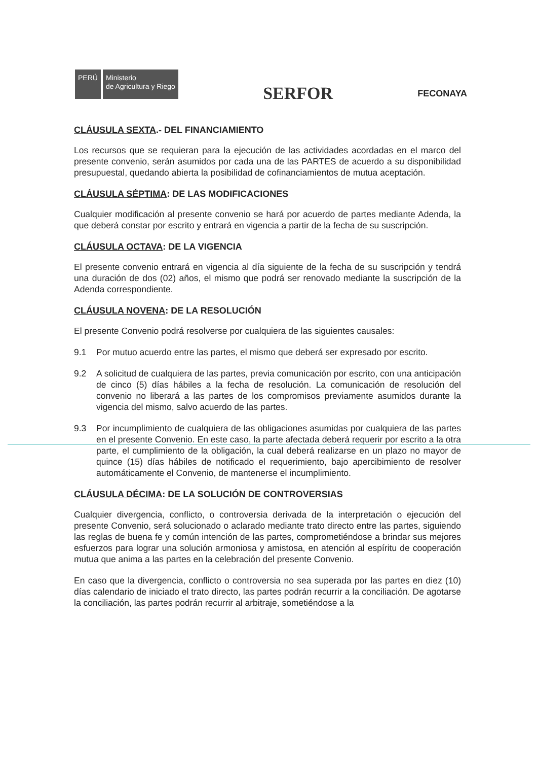PERÚ
Ministerio
de Agricultura y Riego
SERFOR
FECONAYA
CLÁUSULA SEXTA.- DEL FINANCIAMIENTO
Los recursos que se requieran para la ejecución de las actividades acordadas en el marco del presente convenio, serán asumidos por cada una de las PARTES de acuerdo a su disponibilidad presupuestal, quedando abierta la posibilidad de cofinanciamientos de mutua aceptación.
CLÁUSULA SÉPTIMA: DE LAS MODIFICACIONES
Cualquier modificación al presente convenio se hará por acuerdo de partes mediante Adenda, la que deberá constar por escrito y entrará en vigencia a partir de la fecha de su suscripción.
CLÁUSULA OCTAVA: DE LA VIGENCIA
El presente convenio entrará en vigencia al día siguiente de la fecha de su suscripción y tendrá una duración de dos (02) años, el mismo que podrá ser renovado mediante la suscripción de la Adenda correspondiente.
CLÁUSULA NOVENA: DE LA RESOLUCIÓN
El presente Convenio podrá resolverse por cualquiera de las siguientes causales:
9.1 Por mutuo acuerdo entre las partes, el mismo que deberá ser expresado por escrito.
9.2 A solicitud de cualquiera de las partes, previa comunicación por escrito, con una anticipación de cinco (5) días hábiles a la fecha de resolución. La comunicación de resolución del convenio no liberará a las partes de los compromisos previamente asumidos durante la vigencia del mismo, salvo acuerdo de las partes.
9.3 Por incumplimiento de cualquiera de las obligaciones asumidas por cualquiera de las partes en el presente Convenio. En este caso, la parte afectada deberá requerir por escrito a la otra parte, el cumplimiento de la obligación, la cual deberá realizarse en un plazo no mayor de quince (15) días hábiles de notificado el requerimiento, bajo apercibimiento de resolver automáticamente el Convenio, de mantenerse el incumplimiento.
CLÁUSULA DÉCIMA: DE LA SOLUCIÓN DE CONTROVERSIAS
Cualquier divergencia, conflicto, o controversia derivada de la interpretación o ejecución del presente Convenio, será solucionado o aclarado mediante trato directo entre las partes, siguiendo las reglas de buena fe y común intención de las partes, comprometiéndose a brindar sus mejores esfuerzos para lograr una solución armoniosa y amistosa, en atención al espíritu de cooperación mutua que anima a las partes en la celebración del presente Convenio.
En caso que la divergencia, conflicto o controversia no sea superada por las partes en diez (10) días calendario de iniciado el trato directo, las partes podrán recurrir a la conciliación. De agotarse la conciliación, las partes podrán recurrir al arbitraje, sometiéndose a la